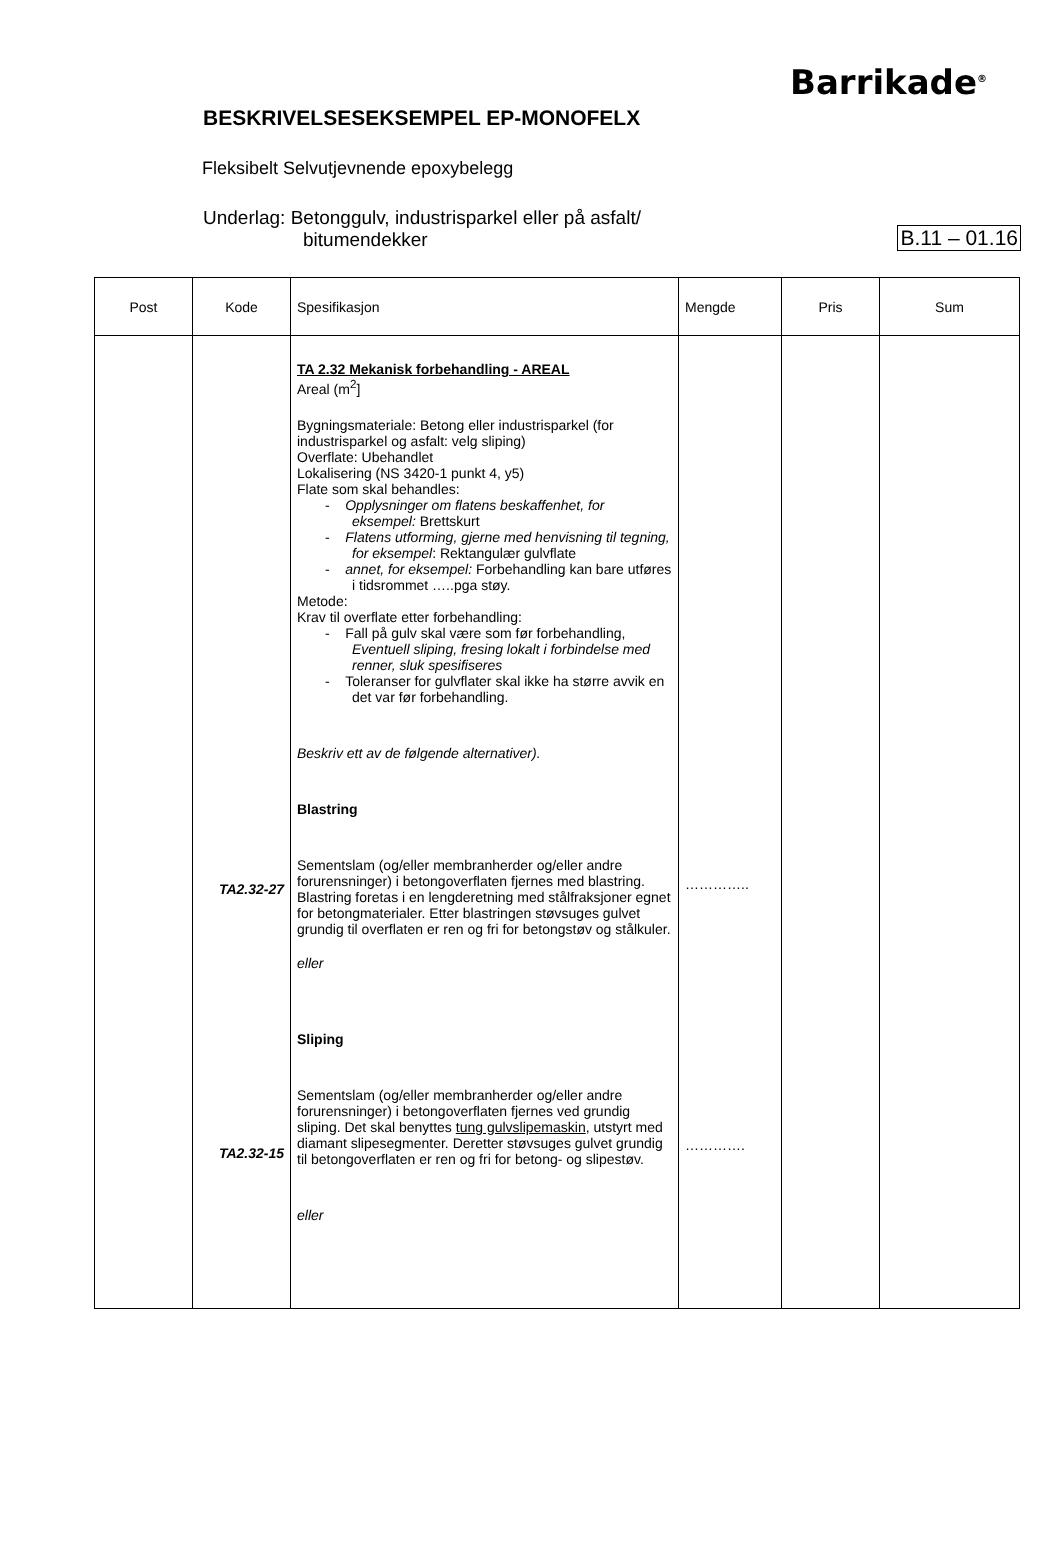Barrikade<sup>®</sup>
BESKRIVELSESEKSEMPEL EP-MONOFELX
Fleksibelt Selvutjevnende epoxybelegg
Underlag: Betonggulv, industrisparkel eller på asfalt/
bitumendekker
B.11 – 01.16
| Post | Kode | Spesifikasjon | Mengde | Pris | Sum |
| --- | --- | --- | --- | --- | --- |
| | TA2.32-27 TA2.32-15 | TA 2.32 Mekanisk forbehandling - AREAL Areal (m<sup>2</sup>] Bygningsmateriale: Betong eller industrisparkel (for industrisparkel og asfalt: velg sliping) Overflate: Ubehandlet Lokalisering (NS 3420-1 punkt 4, y5) Flate som skal behandles: - Opplysninger om flatens beskaffenhet, for eksempel: Brettskurt - Flatens utforming, gjerne med henvisning til tegning, for eksempel : Rektangulær gulvflate - annet, for eksempel: Forbehandling kan bare utføres i tidsrommet …..pga støy. Metode: Krav til overflate etter forbehandling: - Fall på gulv skal være som før forbehandling, Eventuell sliping, fresing lokalt i forbindelse med renner, sluk spesifiseres - Toleranser for gulvflater skal ikke ha større avvik en det var før forbehandling. Beskriv ett av de følgende alternativer). Blastring Sementslam (og/eller membranherder og/eller andre forurensninger) i betongoverflaten fjernes med blastring. Blastring foretas i en lengderetning med stålfraksjoner egnet for betongmaterialer. Etter blastringen støvsuges gulvet grundig til overflaten er ren og fri for betongstøv og stålkuler. eller Sliping Sementslam (og/eller membranherder og/eller andre forurensninger) i betongoverflaten fjernes ved grundig sliping. Det skal benyttes tung gulvslipemaskin , utstyrt med diamant slipesegmenter. Deretter støvsuges gulvet grundig til betongoverflaten er ren og fri for betong- og slipestøv. eller | ………….. …………. | | |